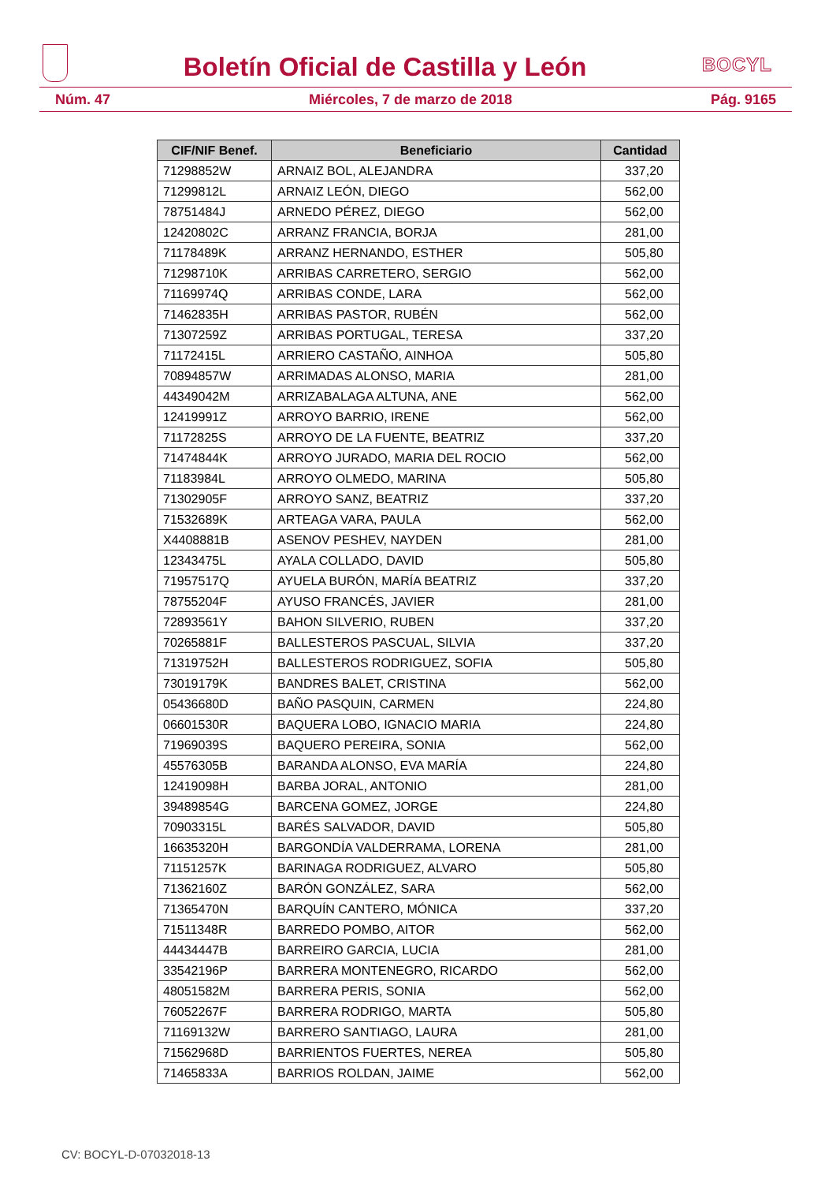Boletín Oficial de Castilla y León
BOCYL
Núm. 47 Miércoles, 7 de marzo de 2018 Pág. 9165
| CIF/NIF Benef. | Beneficiario | Cantidad |
| --- | --- | --- |
| 71298852W | ARNAIZ BOL, ALEJANDRA | 337,20 |
| 71299812L | ARNAIZ LEÓN, DIEGO | 562,00 |
| 78751484J | ARNEDO PÉREZ, DIEGO | 562,00 |
| 12420802C | ARRANZ FRANCIA, BORJA | 281,00 |
| 71178489K | ARRANZ HERNANDO, ESTHER | 505,80 |
| 71298710K | ARRIBAS CARRETERO, SERGIO | 562,00 |
| 71169974Q | ARRIBAS CONDE, LARA | 562,00 |
| 71462835H | ARRIBAS PASTOR, RUBÉN | 562,00 |
| 71307259Z | ARRIBAS PORTUGAL, TERESA | 337,20 |
| 71172415L | ARRIERO CASTAÑO, AINHOA | 505,80 |
| 70894857W | ARRIMADAS ALONSO, MARIA | 281,00 |
| 44349042M | ARRIZABALAGA ALTUNA, ANE | 562,00 |
| 12419991Z | ARROYO BARRIO, IRENE | 562,00 |
| 71172825S | ARROYO DE LA FUENTE, BEATRIZ | 337,20 |
| 71474844K | ARROYO JURADO, MARIA DEL ROCIO | 562,00 |
| 71183984L | ARROYO OLMEDO, MARINA | 505,80 |
| 71302905F | ARROYO SANZ, BEATRIZ | 337,20 |
| 71532689K | ARTEAGA VARA, PAULA | 562,00 |
| X4408881B | ASENOV PESHEV, NAYDEN | 281,00 |
| 12343475L | AYALA COLLADO, DAVID | 505,80 |
| 71957517Q | AYUELA BURÓN, MARÍA BEATRIZ | 337,20 |
| 78755204F | AYUSO FRANCÉS, JAVIER | 281,00 |
| 72893561Y | BAHON SILVERIO, RUBEN | 337,20 |
| 70265881F | BALLESTEROS PASCUAL, SILVIA | 337,20 |
| 71319752H | BALLESTEROS RODRIGUEZ, SOFIA | 505,80 |
| 73019179K | BANDRES BALET, CRISTINA | 562,00 |
| 05436680D | BAÑO PASQUIN, CARMEN | 224,80 |
| 06601530R | BAQUERA LOBO, IGNACIO MARIA | 224,80 |
| 71969039S | BAQUERO PEREIRA, SONIA | 562,00 |
| 45576305B | BARANDA ALONSO, EVA MARÍA | 224,80 |
| 12419098H | BARBA JORAL, ANTONIO | 281,00 |
| 39489854G | BARCENA GOMEZ, JORGE | 224,80 |
| 70903315L | BARÉS SALVADOR, DAVID | 505,80 |
| 16635320H | BARGONDÍA VALDERRAMA, LORENA | 281,00 |
| 71151257K | BARINAGA RODRIGUEZ, ALVARO | 505,80 |
| 71362160Z | BARÓN GONZÁLEZ, SARA | 562,00 |
| 71365470N | BARQUÍN CANTERO, MÓNICA | 337,20 |
| 71511348R | BARREDO POMBO, AITOR | 562,00 |
| 44434447B | BARREIRO GARCIA, LUCIA | 281,00 |
| 33542196P | BARRERA MONTENEGRO, RICARDO | 562,00 |
| 48051582M | BARRERA PERIS, SONIA | 562,00 |
| 76052267F | BARRERA RODRIGO, MARTA | 505,80 |
| 71169132W | BARRERO SANTIAGO, LAURA | 281,00 |
| 71562968D | BARRIENTOS FUERTES, NEREA | 505,80 |
| 71465833A | BARRIOS ROLDAN, JAIME | 562,00 |
CV: BOCYL-D-07032018-13